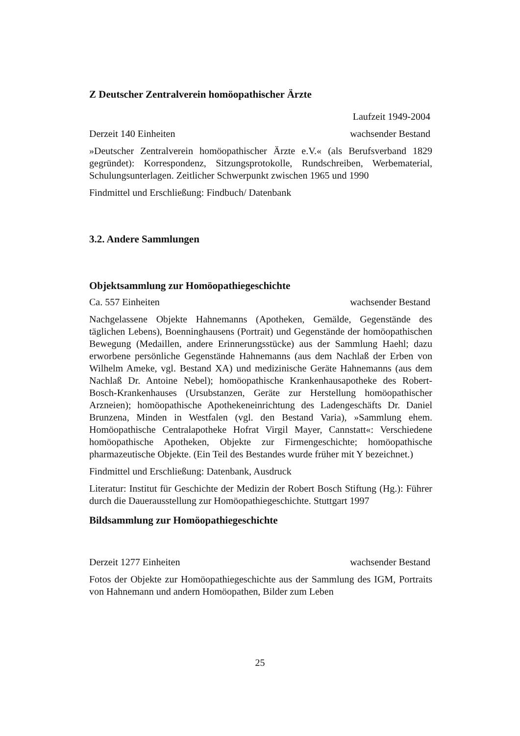Z Deutscher Zentralverein homöopathischer Ärzte
Laufzeit 1949-2004
Derzeit 140 Einheiten wachsender Bestand
»Deutscher Zentralverein homöopathischer Ärzte e.V.« (als Berufsverband 1829 gegründet): Korrespondenz, Sitzungsprotokolle, Rundschreiben, Werbematerial, Schulungsunterlagen. Zeitlicher Schwerpunkt zwischen 1965 und 1990
Findmittel und Erschließung: Findbuch/ Datenbank
3.2. Andere Sammlungen
Objektsammlung zur Homöopathiegeschichte
Ca. 557 Einheiten wachsender Bestand
Nachgelassene Objekte Hahnemanns (Apotheken, Gemälde, Gegenstände des täglichen Lebens), Boenninghausens (Portrait) und Gegenstände der homöopathischen Bewegung (Medaillen, andere Erinnerungsstücke) aus der Sammlung Haehl; dazu erworbene persönliche Gegenstände Hahnemanns (aus dem Nachlaß der Erben von Wilhelm Ameke, vgl. Bestand XA) und medizinische Geräte Hahnemanns (aus dem Nachlaß Dr. Antoine Nebel); homöopathische Krankenhausapotheke des Robert-Bosch-Krankenhauses (Ursubstanzen, Geräte zur Herstellung homöopathischer Arzneien); homöopathische Apothekeneinrichtung des Ladengeschäfts Dr. Daniel Brunzena, Minden in Westfalen (vgl. den Bestand Varia), »Sammlung ehem. Homöopathische Centralapotheke Hofrat Virgil Mayer, Cannstatt«: Verschiedene homöopathische Apotheken, Objekte zur Firmengeschichte; homöopathische pharmazeutische Objekte. (Ein Teil des Bestandes wurde früher mit Y bezeichnet.)
Findmittel und Erschließung: Datenbank, Ausdruck
Literatur: Institut für Geschichte der Medizin der Robert Bosch Stiftung (Hg.): Führer durch die Dauerausstellung zur Homöopathiegeschichte. Stuttgart 1997
Bildsammlung zur Homöopathiegeschichte
Derzeit 1277 Einheiten wachsender Bestand
Fotos der Objekte zur Homöopathiegeschichte aus der Sammlung des IGM, Portraits von Hahnemann und andern Homöopathen, Bilder zum Leben
25